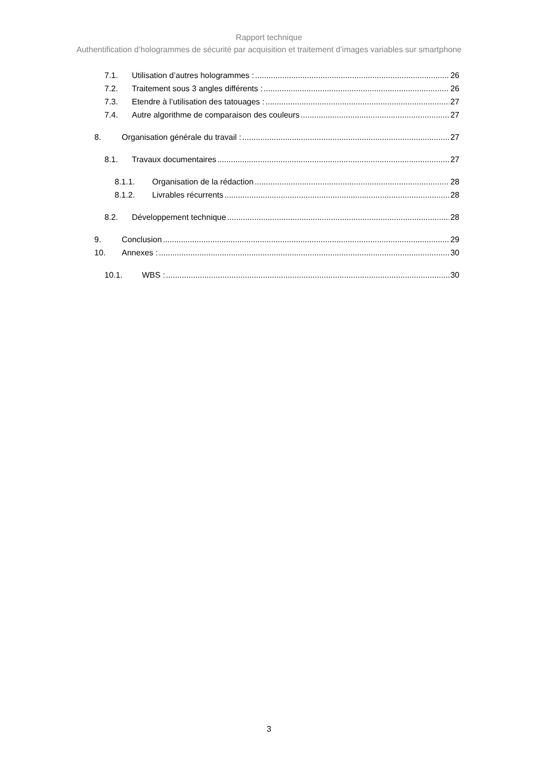Rapport technique
Authentification d’hologrammes de sécurité par acquisition et traitement d’images variables sur smartphone
7.1. Utilisation d’autres hologrammes : 26
7.2. Traitement sous 3 angles différents : 26
7.3. Etendre à l’utilisation des tatouages : 27
7.4. Autre algorithme de comparaison des couleurs 27
8. Organisation générale du travail : 27
8.1. Travaux documentaires 27
8.1.1. Organisation de la rédaction 28
8.1.2. Livrables récurrents 28
8.2. Développement technique 28
9. Conclusion 29
10. Annexes : 30
10.1. WBS : 30
3